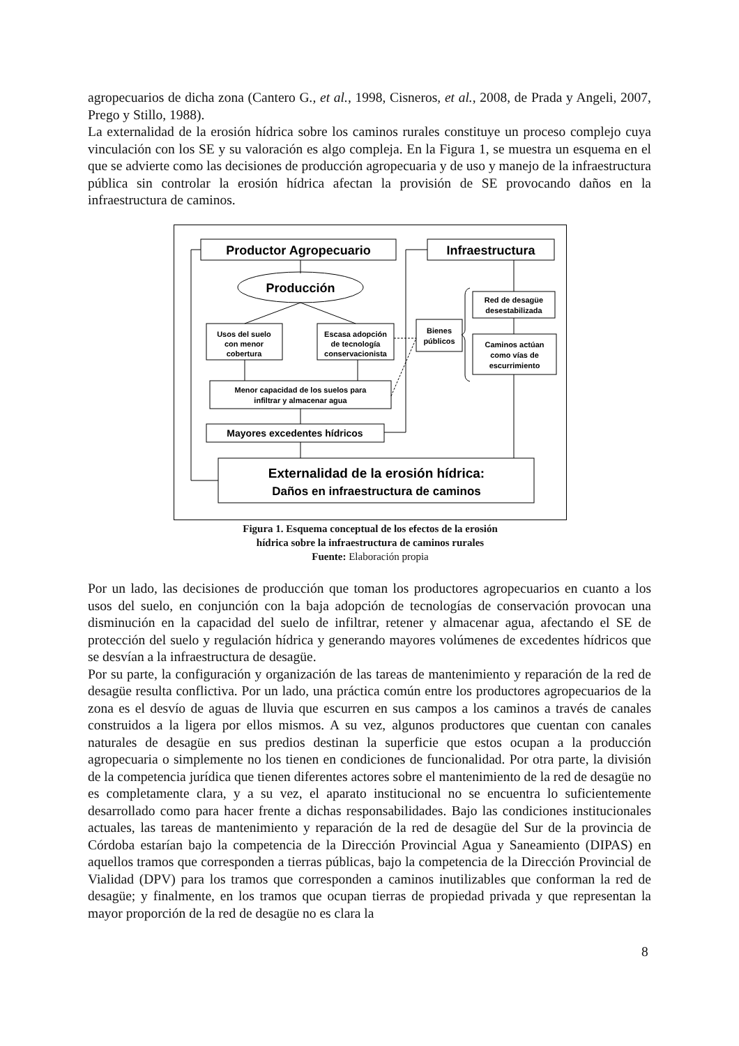agropecuarios de dicha zona (Cantero G., et al., 1998, Cisneros, et al., 2008, de Prada y Angeli, 2007, Prego y Stillo, 1988).
La externalidad de la erosión hídrica sobre los caminos rurales constituye un proceso complejo cuya vinculación con los SE y su valoración es algo compleja. En la Figura 1, se muestra un esquema en el que se advierte como las decisiones de producción agropecuaria y de uso y manejo de la infraestructura pública sin controlar la erosión hídrica afectan la provisión de SE provocando daños en la infraestructura de caminos.
Productor Agropecuario
Infraestructura
Producción
Usos del suelo
con menor
cobertura
Escasa adopción
de tecnología
conservacionista
Bienes
públicos
Red de desagüe
desestabilizada
Caminos actúan
como vías de
escurrimiento
Menor capacidad de los suelos para
infiltrar y almacenar agua
Mayores excedentes hídricos
Externalidad de la erosión hídrica:
Daños en infraestructura de caminos
Figura 1. Esquema conceptual de los efectos de la erosión
hídrica sobre la infraestructura de caminos rurales
Fuente: Elaboración propia
Por un lado, las decisiones de producción que toman los productores agropecuarios en cuanto a los usos del suelo, en conjunción con la baja adopción de tecnologías de conservación provocan una disminución en la capacidad del suelo de infiltrar, retener y almacenar agua, afectando el SE de protección del suelo y regulación hídrica y generando mayores volúmenes de excedentes hídricos que se desvían a la infraestructura de desagüe.
Por su parte, la configuración y organización de las tareas de mantenimiento y reparación de la red de desagüe resulta conflictiva. Por un lado, una práctica común entre los productores agropecuarios de la zona es el desvío de aguas de lluvia que escurren en sus campos a los caminos a través de canales construidos a la ligera por ellos mismos. A su vez, algunos productores que cuentan con canales naturales de desagüe en sus predios destinan la superficie que estos ocupan a la producción agropecuaria o simplemente no los tienen en condiciones de funcionalidad. Por otra parte, la división de la competencia jurídica que tienen diferentes actores sobre el mantenimiento de la red de desagüe no es completamente clara, y a su vez, el aparato institucional no se encuentra lo suficientemente desarrollado como para hacer frente a dichas responsabilidades. Bajo las condiciones institucionales actuales, las tareas de mantenimiento y reparación de la red de desagüe del Sur de la provincia de Córdoba estarían bajo la competencia de la Dirección Provincial Agua y Saneamiento (DIPAS) en aquellos tramos que corresponden a tierras públicas, bajo la competencia de la Dirección Provincial de Vialidad (DPV) para los tramos que corresponden a caminos inutilizables que conforman la red de desagüe; y finalmente, en los tramos que ocupan tierras de propiedad privada y que representan la mayor proporción de la red de desagüe no es clara la
8